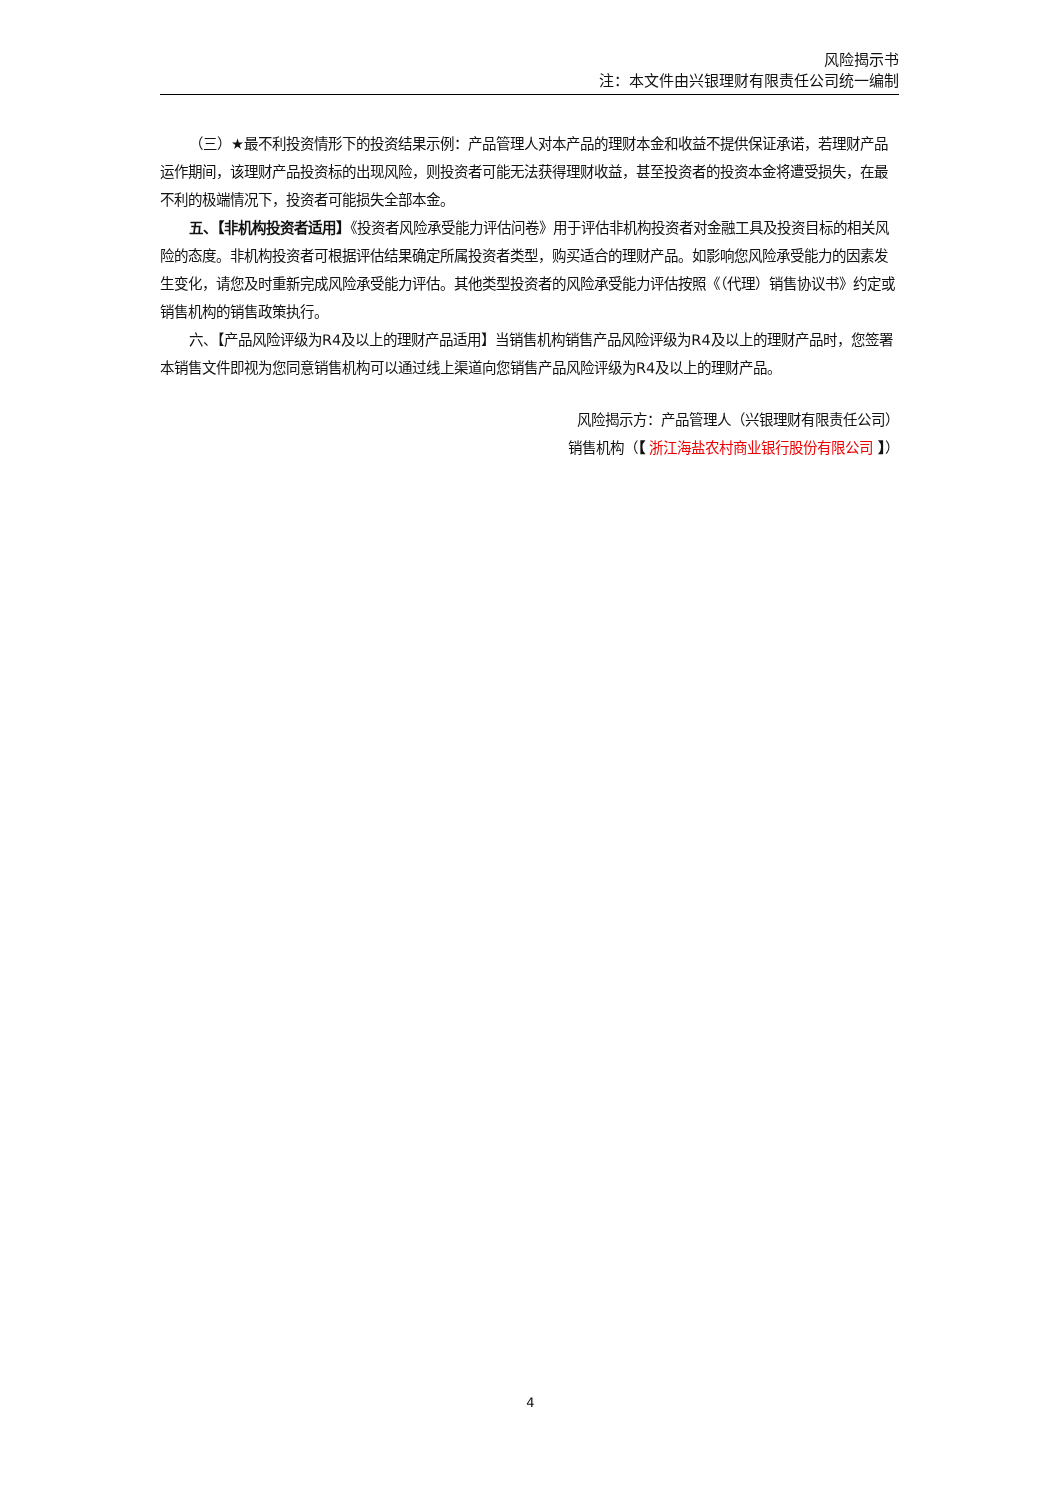风险揭示书
注：本文件由兴银理财有限责任公司统一编制
（三）★最不利投资情形下的投资结果示例：产品管理人对本产品的理财本金和收益不提供保证承诺，若理财产品运作期间，该理财产品投资标的出现风险，则投资者可能无法获得理财收益，甚至投资者的投资本金将遭受损失，在最不利的极端情况下，投资者可能损失全部本金。
五、【非机构投资者适用】《投资者风险承受能力评估问卷》用于评估非机构投资者对金融工具及投资目标的相关风险的态度。非机构投资者可根据评估结果确定所属投资者类型，购买适合的理财产品。如影响您风险承受能力的因素发生变化，请您及时重新完成风险承受能力评估。其他类型投资者的风险承受能力评估按照《（代理）销售协议书》约定或销售机构的销售政策执行。
六、【产品风险评级为R4及以上的理财产品适用】当销售机构销售产品风险评级为R4及以上的理财产品时，您签署本销售文件即视为您同意销售机构可以通过线上渠道向您销售产品风险评级为R4及以上的理财产品。
风险揭示方：产品管理人（兴银理财有限责任公司）
销售机构（【 浙江海盐农村商业银行股份有限公司 】）
4